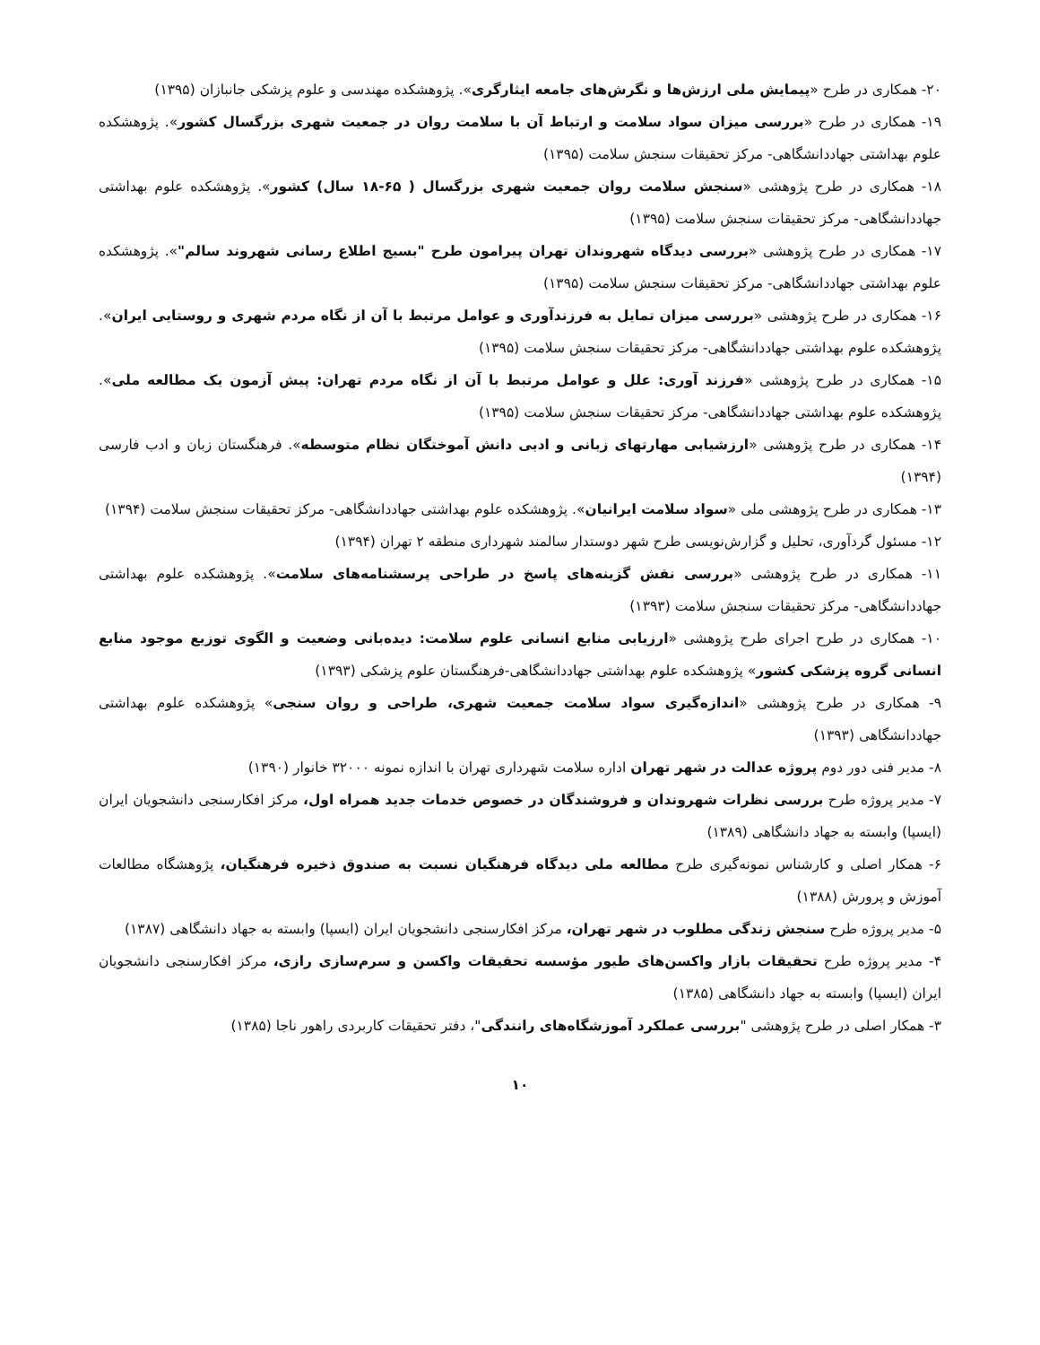۲۰- همکاری در طرح «پیمایش ملی ارزش‌ها و نگرش‌های جامعه ایثارگری». پژوهشکده مهندسی و علوم پزشکی جانبازان (۱۳۹۵)
۱۹- همکاری در طرح «بررسی میزان سواد سلامت و ارتباط آن با سلامت روان در جمعیت شهری بزرگسال کشور». پژوهشکده علوم بهداشتی جهاددانشگاهی- مرکز تحقیقات سنجش سلامت (۱۳۹۵)
۱۸- همکاری در طرح پژوهشی «سنجش سلامت روان جمعیت شهری بزرگسال ( ۶۵-۱۸ سال) کشور». پژوهشکده علوم بهداشتی جهاددانشگاهی- مرکز تحقیقات سنجش سلامت (۱۳۹۵)
۱۷- همکاری در طرح پژوهشی «بررسی دیدگاه شهروندان تهران پیرامون طرح "بسیج اطلاع رسانی شهروند سالم"». پژوهشکده علوم بهداشتی جهاددانشگاهی- مرکز تحقیقات سنجش سلامت (۱۳۹۵)
۱۶- همکاری در طرح پژوهشی «بررسی میزان تمایل به فرزندآوری و عوامل مرتبط با آن از نگاه مردم شهری و روستایی ایران». پژوهشکده علوم بهداشتی جهاددانشگاهی- مرکز تحقیقات سنجش سلامت (۱۳۹۵)
۱۵- همکاری در طرح پژوهشی «فرزند آوری: علل و عوامل مرتبط با آن از نگاه مردم تهران: پیش آزمون یک مطالعه ملی». پژوهشکده علوم بهداشتی جهاددانشگاهی- مرکز تحقیقات سنجش سلامت (۱۳۹۵)
۱۴- همکاری در طرح پژوهشی «ارزشیابی مهارتهای زبانی و ادبی دانش آموختگان نظام متوسطه». فرهنگستان زبان و ادب فارسی (۱۳۹۴)
۱۳- همکاری در طرح پژوهشی ملی «سواد سلامت ایرانیان». پژوهشکده علوم بهداشتی جهاددانشگاهی- مرکز تحقیقات سنجش سلامت (۱۳۹۴)
۱۲- مسئول گردآوری، تحلیل و گزارش‌نویسی طرح شهر دوستدار سالمند شهرداری منطقه ۲ تهران (۱۳۹۴)
۱۱- همکاری در طرح پژوهشی «بررسی نقش گزینه‌های پاسخ در طراحی پرسشنامه‌های سلامت». پژوهشکده علوم بهداشتی جهاددانشگاهی- مرکز تحقیقات سنجش سلامت (۱۳۹۳)
۱۰- همکاری در طرح اجرای طرح پژوهشی «ارزیابی منابع انسانی علوم سلامت: دیده‌بانی وضعیت و الگوی توزیع موجود منابع انسانی گروه پزشکی کشور» پژوهشکده علوم بهداشتی جهاددانشگاهی-فرهنگستان علوم پزشکی (۱۳۹۳)
۹- همکاری در طرح پژوهشی «اندازه‌گیری سواد سلامت جمعیت شهری، طراحی و روان سنجی» پژوهشکده علوم بهداشتی جهاددانشگاهی (۱۳۹۳)
۸- مدیر فنی دور دوم پروژه عدالت در شهر تهران اداره سلامت شهرداری تهران با اندازه نمونه ۳۲۰۰۰ خانوار (۱۳۹۰)
۷- مدیر پروژه طرح بررسی نظرات شهروندان و فروشندگان در خصوص خدمات جدید همراه اول، مرکز افکارسنجی دانشجویان ایران (ایسپا) وابسته به جهاد دانشگاهی (۱۳۸۹)
۶- همکار اصلی و کارشناس نمونه‌گیری طرح مطالعه ملی دیدگاه فرهنگیان نسبت به صندوق ذخیره فرهنگیان، پژوهشگاه مطالعات آموزش و پرورش (۱۳۸۸)
۵- مدیر پروژه طرح سنجش زندگی مطلوب در شهر تهران، مرکز افکارسنجی دانشجویان ایران (ایسپا) وابسته به جهاد دانشگاهی (۱۳۸۷)
۴- مدیر پروژه طرح تحقیقات بازار واکسن‌های طیور مؤسسه تحقیقات واکسن و سرم‌سازی رازی، مرکز افکارسنجی دانشجویان ایران (ایسپا) وابسته به جهاد دانشگاهی (۱۳۸۵)
۳- همکار اصلی در طرح پژوهشی "بررسی عملکرد آموزشگاه‌های رانندگی"، دفتر تحقیقات کاربردی راهور ناجا (۱۳۸۵)
۱۰